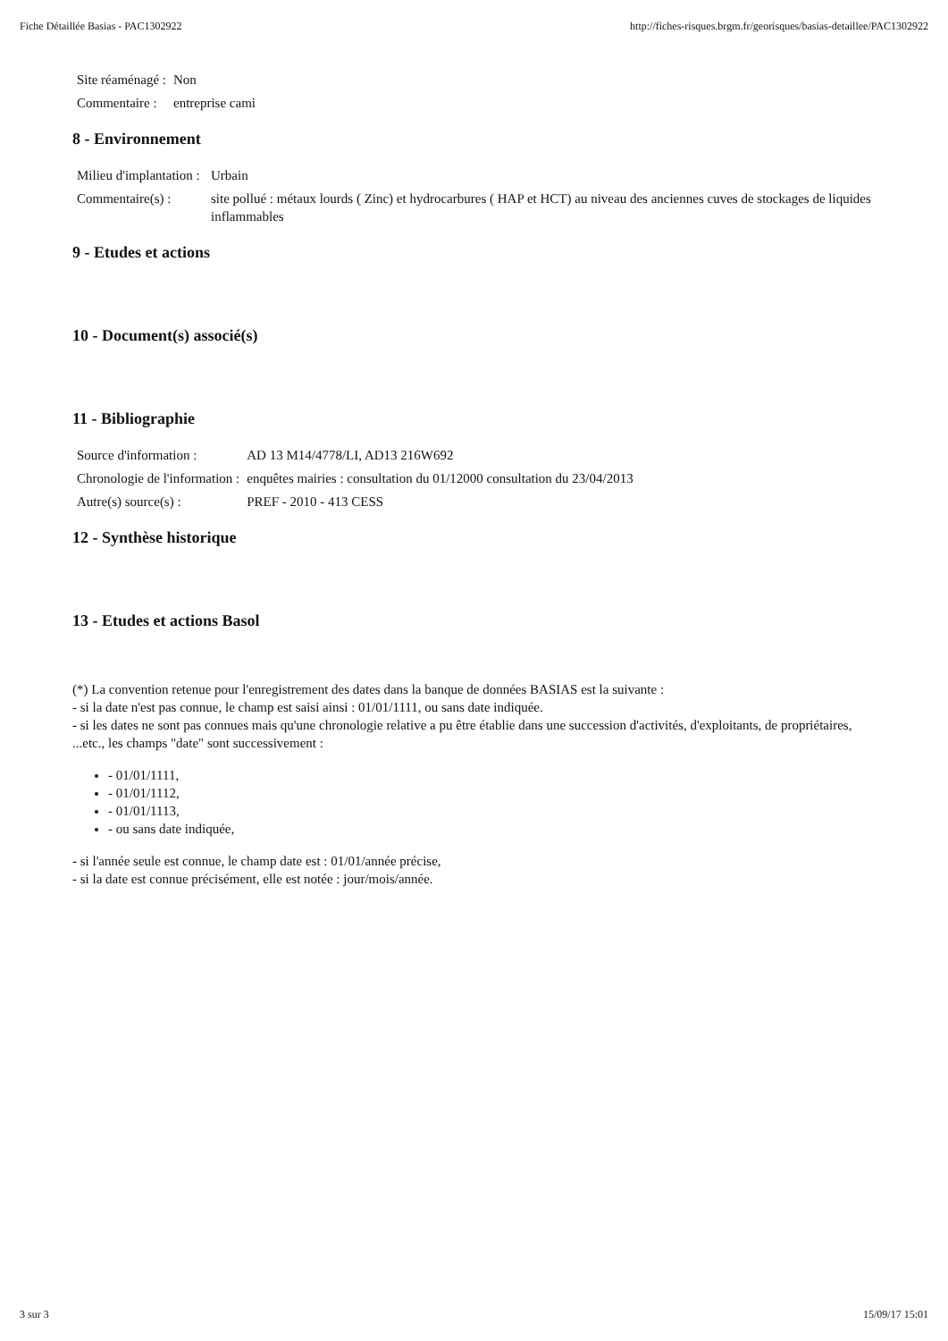Fiche Détaillée Basias - PAC1302922 http://fiches-risques.brgm.fr/georisques/basias-detaillee/PAC1302922
| Site réaménagé : | Non |
| Commentaire : | entreprise cami |
8 - Environnement
| Milieu d'implantation : | Urbain |
| Commentaire(s) : | site pollué : métaux lourds ( Zinc) et hydrocarbures ( HAP et HCT) au niveau des anciennes cuves de stockages de liquides inflammables |
9 - Etudes et actions
10 - Document(s) associé(s)
11 - Bibliographie
| Source d'information : | AD 13 M14/4778/LI, AD13 216W692 |
| Chronologie de l'information : | enquêtes mairies : consultation du 01/12000 consultation du 23/04/2013 |
| Autre(s) source(s) : | PREF - 2010 - 413 CESS |
12 - Synthèse historique
13 - Etudes et actions Basol
(*) La convention retenue pour l'enregistrement des dates dans la banque de données BASIAS est la suivante :
- si la date n'est pas connue, le champ est saisi ainsi : 01/01/1111, ou sans date indiquée.
- si les dates ne sont pas connues mais qu'une chronologie relative a pu être établie dans une succession d'activités, d'exploitants, de propriétaires, ...etc., les champs "date" sont successivement :
- 01/01/1111,
- 01/01/1112,
- 01/01/1113,
- ou sans date indiquée,
- si l'année seule est connue, le champ date est : 01/01/année précise,
- si la date est connue précisément, elle est notée : jour/mois/année.
3 sur 3 15/09/17 15:01